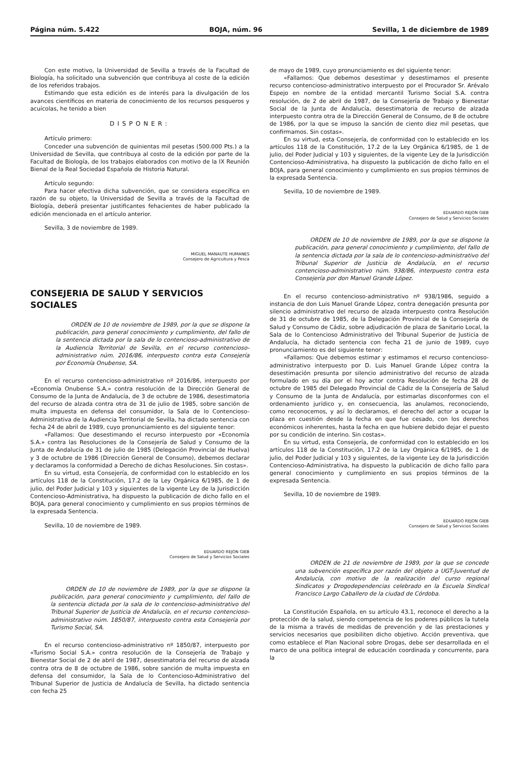Página núm. 5.422 BOJA, núm. 96 Sevilla, 1 de diciembre de 1989
Con este motivo, la Universidad de Sevilla a través de la Facultad de Biología, ha solicitado una subvención que contribuya al coste de la edición de los referidos trabajos.
Estimando que esta edición es de interés para la divulgación de los avances científicos en materia de conocimiento de los recursos pesqueros y acuícolas, he tenido a bien
DISPONER:
Artículo primero:
Conceder una subvención de quinientas mil pesetas (500.000 Pts.) a la Universidad de Sevilla, que contribuya al costo de la edición por parte de la Facultad de Biología, de los trabajos elaborados con motivo de la IX Reunión Bienal de la Real Sociedad Española de Historia Natural.
Artículo segundo:
Para hacer efectiva dicha subvención, que se considera específica en razón de su objeto, la Universidad de Sevilla a través de la Facultad de Biología, deberá presentar justificantes fehacientes de haber publicado la edición mencionada en el artículo anterior.
Sevilla, 3 de noviembre de 1989.
MIGUEL MANAUTE HUMANES
Consejero de Agricultura y Pesca
CONSEJERIA DE SALUD Y SERVICIOS SOCIALES
ORDEN de 10 de noviembre de 1989, por la que se dispone la publicación, para general conocimiento y cumplimiento, del fallo de la sentencia dictada por la sala de lo contencioso-administrativo de la Audiencia Territorial de Sevilla, en el recurso contencioso-administrativo núm. 2016/86, interpuesto contra esta Consejería por Economía Onubense, SA.
En el recurso contencioso-administrativo nº 2016/86, interpuesto por «Economía Onubense S.A.» contra resolución de la Dirección General de Consumo de la Junta de Andalucía, de 3 de octubre de 1986, desestimatoria del recurso de alzada contra otra de 31 de julio de 1985, sobre sanción de multa impuesta en defensa del consumidor, la Sala de lo Contencioso-Administrativa de la Audiencia Territorial de Sevilla, ha dictado sentencia con fecha 24 de abril de 1989, cuyo pronunciamiento es del siguiente tenor:
«Fallamos: Que desestimando el recurso interpuesto por «Economía S.A.» contra las Resoluciones de la Consejería de Salud y Consumo de la Junta de Andalucía de 31 de julio de 1985 (Delegación Provincial de Huelva) y 3 de octubre de 1986 (Dirección General de Consumo), debemos declarar y declaramos la conformidad a Derecho de dichas Resoluciones. Sin costas».
En su virtud, esta Consejería, de conformidad con lo establecido en los artículos 118 de la Constitución, 17.2 de la Ley Orgánica 6/1985, de 1 de julio, del Poder Judicial y 103 y siguientes de la vigente Ley de la Jurisdicción Contencioso-Administrativa, ha dispuesto la publicación de dicho fallo en el BOJA, para general conocimiento y cumplimiento en sus propios términos de la expresada Sentencia.
Sevilla, 10 de noviembre de 1989.
EDUARDO REJON GIEB
Consejero de Salud y Servicios Sociales
ORDEN de 10 de noviembre de 1989, por la que se dispone la publicación, para general conocimiento y cumplimiento, del fallo de la sentencia dictada por la sala de lo contencioso-administrativo del Tribunal Superior de Justicia de Andalucía, en el recurso contencioso-administrativo núm. 1850/87, interpuesto contra esta Consejería por Turismo Social, SA.
En el recurso contencioso-administrativo nº 1850/87, interpuesto por «Turismo Social S.A.» contra resolución de la Consejería de Trabajo y Bienestar Social de 2 de abril de 1987, desestimatoria del recurso de alzada contra otra de 8 de octubre de 1986, sobre sanción de multa impuesta en defensa del consumidor, la Sala de lo Contencioso-Administrativo del Tribunal Superior de Justicia de Andalucía de Sevilla, ha dictado sentencia con fecha 25
de mayo de 1989, cuyo pronunciamiento es del siguiente tenor:
«Fallamos: Que debemos desestimar y desestimamos el presente recurso contencioso-administrativo interpuesto por el Procurador Sr. Arévalo Espejo en nombre de la entidad mercantil Turismo Social S.A. contra resolución, de 2 de abril de 1987, de la Consejería de Trabajo y Bienestar Social de la Junta de Andalucía, desestimatoria de recurso de alzada interpuesto contra otra de la Dirección General de Consumo, de 8 de octubre de 1986, por la que se impuso la sanción de ciento diez mil pesetas, que confirmamos. Sin costas».
En su virtud, esta Consejería, de conformidad con lo establecido en los artículos 118 de la Constitución, 17.2 de la Ley Orgánica 6/1985, de 1 de julio, del Poder Judicial y 103 y siguientes, de la vigente Ley de la Jurisdicción Contencioso-Administrativa, ha dispuesto la publicación de dicho fallo en el BOJA, para general conocimiento y cumplimiento en sus propios términos de la expresada Sentencia.
Sevilla, 10 de noviembre de 1989.
EDUARDO REJON GIEB
Consejero de Salud y Servicios Sociales
ORDEN de 10 de noviembre de 1989, por la que se dispone la publicación, para general conocimiento y cumplimiento, del fallo de la sentencia dictada por la sala de lo contencioso-administrativo del Tribunal Superior de Justicia de Andalucía, en el recurso contencioso-administrativo núm. 938/86, interpuesto contra esta Consejería por don Manuel Grande López.
En el recurso contencioso-administrativo nº 938/1986, seguido a instancia de don Luis Manuel Grande López, contra denegación presunta por silencio administrativo del recurso de alzada interpuesto contra Resolución de 31 de octubre de 1985, de la Delegación Provincial de la Consejería de Salud y Consumo de Cádiz, sobre adjudicación de plaza de Sanitario Local, la Sala de lo Contencioso Administrativo del Tribunal Superior de Justicia de Andalucía, ha dictado sentencia con fecha 21 de junio de 1989, cuyo pronunciamiento es del siguiente tenor:
«Fallamos: Que debemos estimar y estimamos el recurso contencioso-administrativo interpuesto por D. Luis Manuel Grande López contra la desestimación presunta por silencio administrativo del recurso de alzada formulado en su día por el hoy actor contra Resolución de fecha 28 de octubre de 1985 del Delegado Provincial de Cádiz de la Consejería de Salud y Consumo de la Junta de Andalucía, por estimarlas disconformes con el ordenamiento jurídico y, en consecuencia, las anulamos, reconociendo, como reconocemos, y así lo declaramos, el derecho del actor a ocupar la plaza en cuestión desde la fecha en que fue cesado, con los derechos económicos inherentes, hasta la fecha en que hubiere debido dejar el puesto por su condición de interino. Sin costas».
En su virtud, esta Consejería, de conformidad con lo establecido en los artículos 118 de la Constitución, 17.2 de la Ley Orgánica 6/1985, de 1 de julio, del Poder Judicial y 103 y siguientes, de la vigente Ley de la Jurisdicción Contencioso-Administrativa, ha dispuesto la publicación de dicho fallo para general conocimiento y cumplimiento en sus propios términos de la expresada Sentencia.
Sevilla, 10 de noviembre de 1989.
EDUARDO REJON GIEB
Consejero de Salud y Servicios Sociales
ORDEN de 21 de noviembre de 1989, por la que se concede una subvención específica por razón del objeto a UGT-Juventud de Andalucía, con motivo de la realización del curso regional Sindicatos y Drogodependencias celebrado en la Escuela Sindical Francisco Largo Caballero de la ciudad de Córdoba.
La Constitución Española, en su artículo 43.1, reconoce el derecho a la protección de la salud, siendo competencia de los poderes públicos la tutela de la misma a través de medidas de prevención y de las prestaciones y servicios necesarios que posibiliten dicho objetivo. Acción preventiva, que como establece el Plan Nacional sobre Drogas, debe ser desarrollada en el marco de una política integral de educación coordinada y concurrente, para la